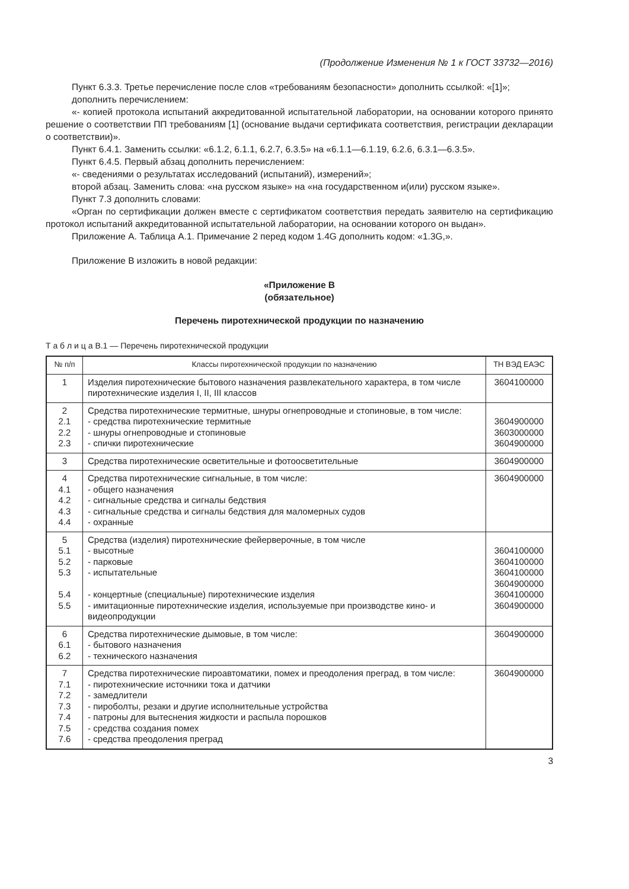(Продолжение Изменения № 1 к ГОСТ 33732—2016)
Пункт 6.3.3. Третье перечисление после слов «требованиям безопасности» дополнить ссылкой: «[1]»;
дополнить перечислением:
«- копией протокола испытаний аккредитованной испытательной лаборатории, на основании которого принято решение о соответствии ПП требованиям [1] (основание выдачи сертификата соответствия, регистрации декларации о соответствии)».
Пункт 6.4.1. Заменить ссылки: «6.1.2, 6.1.1, 6.2.7, 6.3.5» на «6.1.1—6.1.19, 6.2.6, 6.3.1—6.3.5».
Пункт 6.4.5. Первый абзац дополнить перечислением:
«- сведениями о результатах исследований (испытаний), измерений»;
второй абзац. Заменить слова: «на русском языке» на «на государственном и(или) русском языке».
Пункт 7.3 дополнить словами:
«Орган по сертификации должен вместе с сертификатом соответствия передать заявителю на сертификацию протокол испытаний аккредитованной испытательной лаборатории, на основании которого он выдан».
Приложение А. Таблица А.1. Примечание 2 перед кодом 1.4G дополнить кодом: «1.3G,».
Приложение В изложить в новой редакции:
«Приложение В
(обязательное)
Перечень пиротехнической продукции по назначению
Т а б л и ц а В.1 — Перечень пиротехнической продукции
| № п/п | Классы пиротехнической продукции по назначению | ТН ВЭД ЕАЭС |
| --- | --- | --- |
| 1 | Изделия пиротехнические бытового назначения развлекательного характера, в том числе пиротехнические изделия I, II, III классов | 3604100000 |
| 2 2.1 2.2 2.3 | Средства пиротехнические термитные, шнуры огнепроводные и стопиновые, в том числе: - средства пиротехнические термитные - шнуры огнепроводные и стопиновые - спички пиротехнические | 3604900000 3603000000 3604900000 |
| 3 | Средства пиротехнические осветительные и фотоосветительные | 3604900000 |
| 4 4.1 4.2 4.3 4.4 | Средства пиротехнические сигнальные, в том числе: - общего назначения - сигнальные средства и сигналы бедствия - сигнальные средства и сигналы бедствия для маломерных судов - охранные | 3604900000 |
| 5 5.1 5.2 5.3 5.4 5.5 | Средства (изделия) пиротехнические фейерверочные, в том числе - высотные - парковые - испытательные - концертные (специальные) пиротехнические изделия - имитационные пиротехнические изделия, используемые при производстве кино- и видеопродукции | 3604100000 3604100000 3604100000 3604900000 3604100000 3604900000 |
| 6 6.1 6.2 | Средства пиротехнические дымовые, в том числе: - бытового назначения - технического назначения | 3604900000 |
| 7 7.1 7.2 7.3 7.4 7.5 7.6 | Средства пиротехнические пироавтоматики, помех и преодоления преград, в том числе: - пиротехнические источники тока и датчики - замедлители - пироболты, резаки и другие исполнительные устройства - патроны для вытеснения жидкости и распыла порошков - средства создания помех - средства преодоления преград | 3604900000 |
3